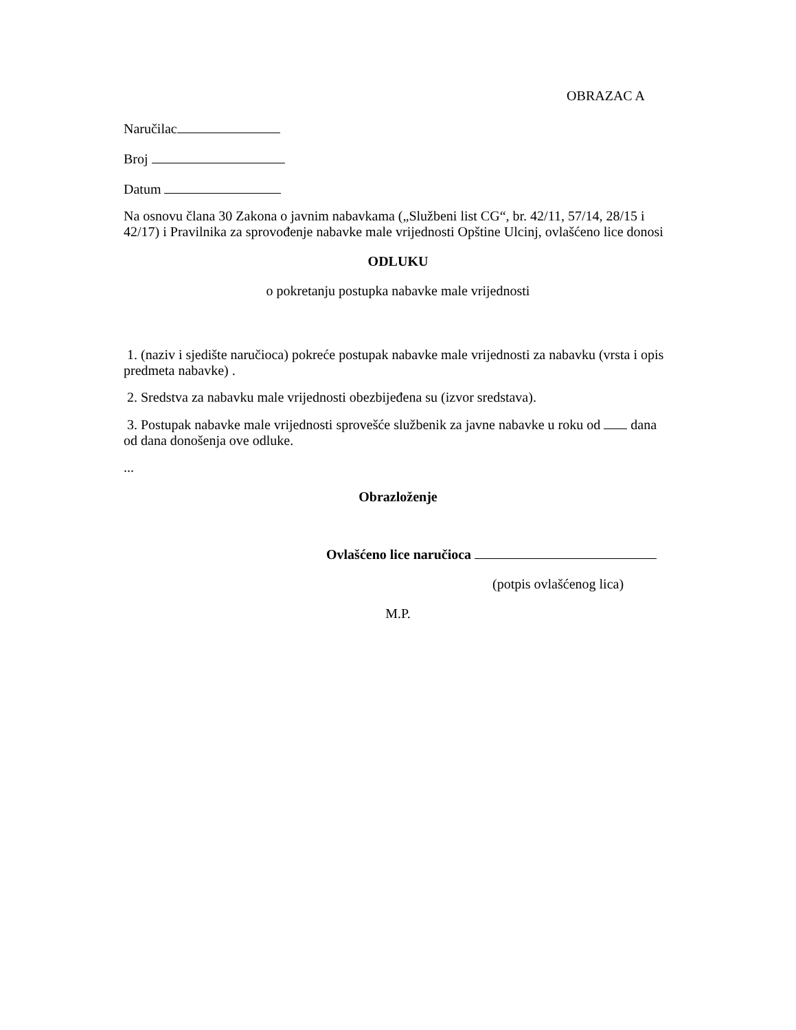OBRAZAC A
Naručilac
Broj
Datum
Na osnovu člana 30 Zakona o javnim nabavkama („Službeni list CG“, br. 42/11, 57/14, 28/15 i 42/17) i Pravilnika za sprovođenje nabavke male vrijednosti Opštine Ulcinj, ovlašćeno lice donosi
ODLUKU
o pokretanju postupka nabavke male vrijednosti
1. (naziv i sjedište naručioca) pokreće postupak nabavke male vrijednosti za nabavku (vrsta i opis predmeta nabavke) .
2. Sredstva za nabavku male vrijednosti obezbijeđena su (izvor sredstava).
3. Postupak nabavke male vrijednosti sprovešće službenik za javne nabavke u roku od dana od dana donošenja ove odluke.
...
Obrazloženje
Ovlašćeno lice naručioca
(potpis ovlašćenog lica)
M.P.